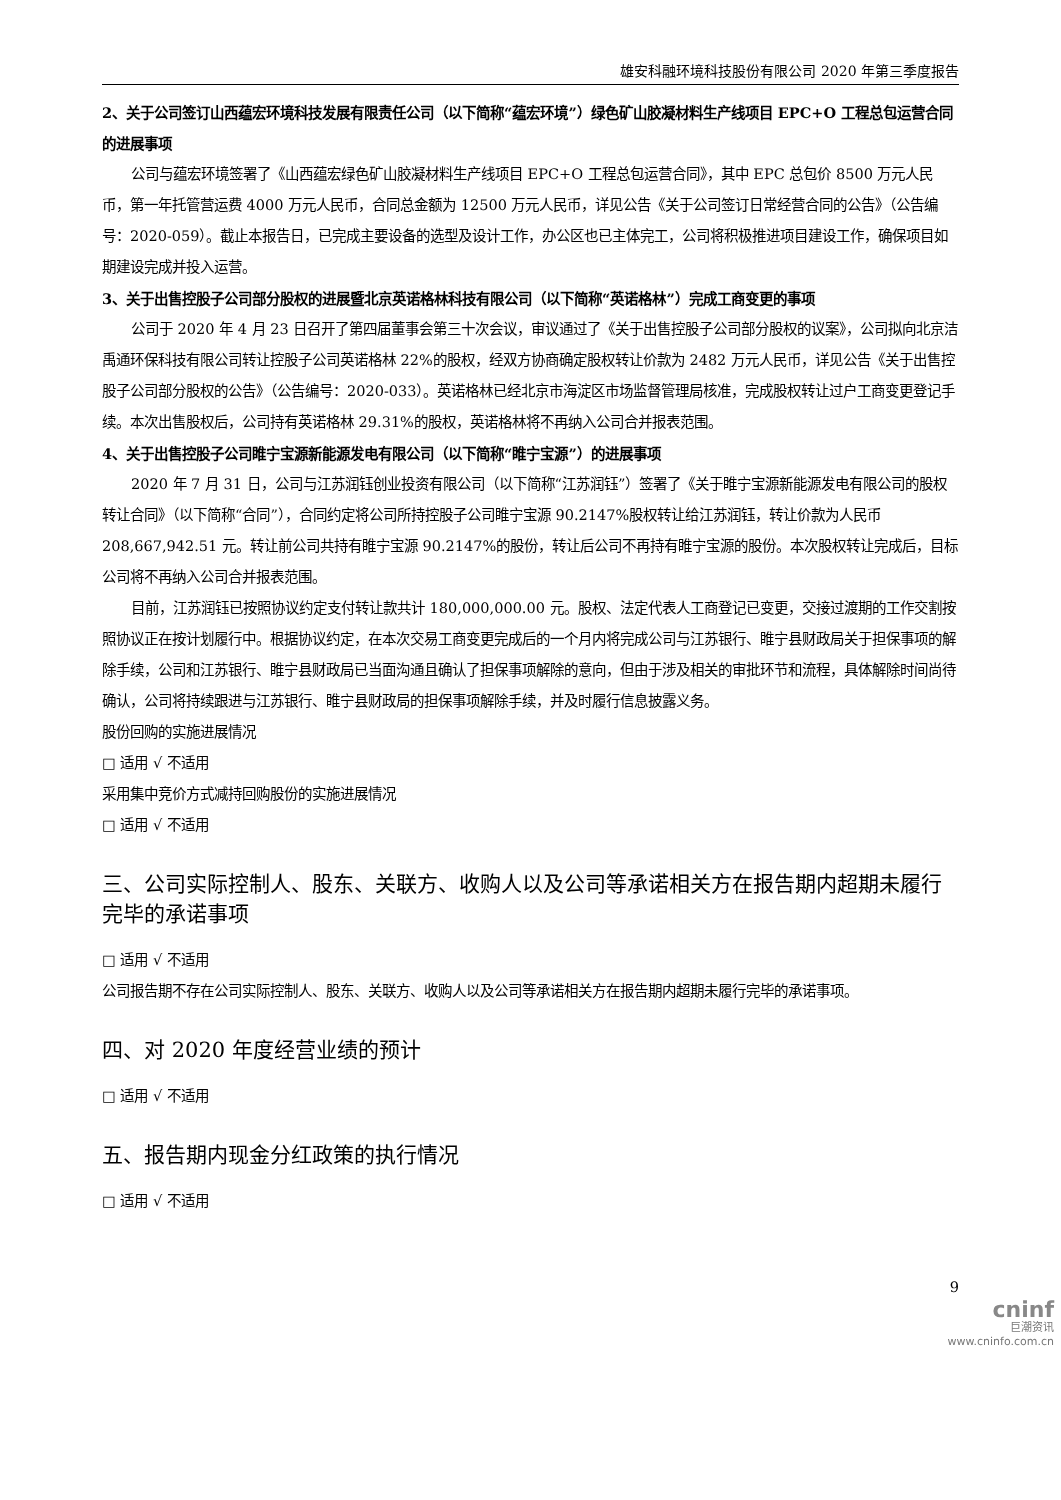雄安科融环境科技股份有限公司 2020 年第三季度报告
2、关于公司签订山西蕴宏环境科技发展有限责任公司（以下简称“蕴宏环境”）绿色矿山胶凝材料生产线项目 EPC+O 工程总包运营合同的进展事项
公司与蕴宏环境签署了《山西蕴宏绿色矿山胶凝材料生产线项目 EPC+O 工程总包运营合同》，其中 EPC 总包价 8500 万元人民币，第一年托管营运费 4000 万元人民币，合同总金额为 12500 万元人民币，详见公告《关于公司签订日常经营合同的公告》（公告编号：2020-059）。截止本报告日，已完成主要设备的选型及设计工作，办公区也已主体完工，公司将积极推进项目建设工作，确保项目如期建设完成并投入运营。
3、关于出售控股子公司部分股权的进展暨北京英诺格林科技有限公司（以下简称“英诺格林”）完成工商变更的事项
公司于 2020 年 4 月 23 日召开了第四届董事会第三十次会议，审议通过了《关于出售控股子公司部分股权的议案》，公司拟向北京洁禹通环保科技有限公司转让控股子公司英诺格林 22%的股权，经双方协商确定股权转让价款为 2482 万元人民币，详见公告《关于出售控股子公司部分股权的公告》（公告编号：2020-033）。英诺格林已经北京市海淀区市场监督管理局核准，完成股权转让过户工商变更登记手续。本次出售股权后，公司持有英诺格林 29.31%的股权，英诺格林将不再纳入公司合并报表范围。
4、关于出售控股子公司睢宁宝源新能源发电有限公司（以下简称“睢宁宝源”）的进展事项
2020 年 7 月 31 日，公司与江苏润钰创业投资有限公司（以下简称“江苏润钰”）签署了《关于睢宁宝源新能源发电有限公司的股权转让合同》（以下简称“合同”），合同约定将公司所持控股子公司睢宁宝源 90.2147%股权转让给江苏润钰，转让价款为人民币 208,667,942.51 元。转让前公司共持有睢宁宝源 90.2147%的股份，转让后公司不再持有睢宁宝源的股份。本次股权转让完成后，目标公司将不再纳入公司合并报表范围。
目前，江苏润钰已按照协议约定支付转让款共计 180,000,000.00 元。股权、法定代表人工商登记已变更，交接过渡期的工作交割按照协议正在按计划履行中。根据协议约定，在本次交易工商变更完成后的一个月内将完成公司与江苏银行、睢宁县财政局关于担保事项的解除手续，公司和江苏银行、睢宁县财政局已当面沟通且确认了担保事项解除的意向，但由于涉及相关的审批环节和流程，具体解除时间尚待确认，公司将持续跟进与江苏银行、睢宁县财政局的担保事项解除手续，并及时履行信息披露义务。
股份回购的实施进展情况
□ 适用 √ 不适用
采用集中竞价方式减持回购股份的实施进展情况
□ 适用 √ 不适用
三、公司实际控制人、股东、关联方、收购人以及公司等承诺相关方在报告期内超期未履行完毕的承诺事项
□ 适用 √ 不适用
公司报告期不存在公司实际控制人、股东、关联方、收购人以及公司等承诺相关方在报告期内超期未履行完毕的承诺事项。
四、对 2020 年度经营业绩的预计
□ 适用 √ 不适用
五、报告期内现金分红政策的执行情况
□ 适用 √ 不适用
9
cninf
巨潮资讯
www.cninfo.com.cn